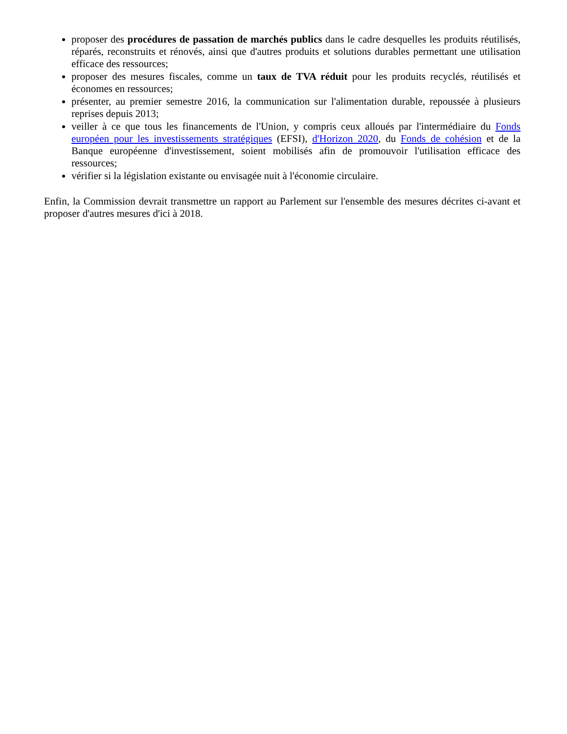proposer des procédures de passation de marchés publics dans le cadre desquelles les produits réutilisés, réparés, reconstruits et rénovés, ainsi que d'autres produits et solutions durables permettant une utilisation efficace des ressources;
proposer des mesures fiscales, comme un taux de TVA réduit pour les produits recyclés, réutilisés et économes en ressources;
présenter, au premier semestre 2016, la communication sur l'alimentation durable, repoussée à plusieurs reprises depuis 2013;
veiller à ce que tous les financements de l'Union, y compris ceux alloués par l'intermédiaire du Fonds européen pour les investissements stratégiques (EFSI), d'Horizon 2020, du Fonds de cohésion et de la Banque européenne d'investissement, soient mobilisés afin de promouvoir l'utilisation efficace des ressources;
vérifier si la législation existante ou envisagée nuit à l'économie circulaire.
Enfin, la Commission devrait transmettre un rapport au Parlement sur l'ensemble des mesures décrites ci-avant et proposer d'autres mesures d'ici à 2018.